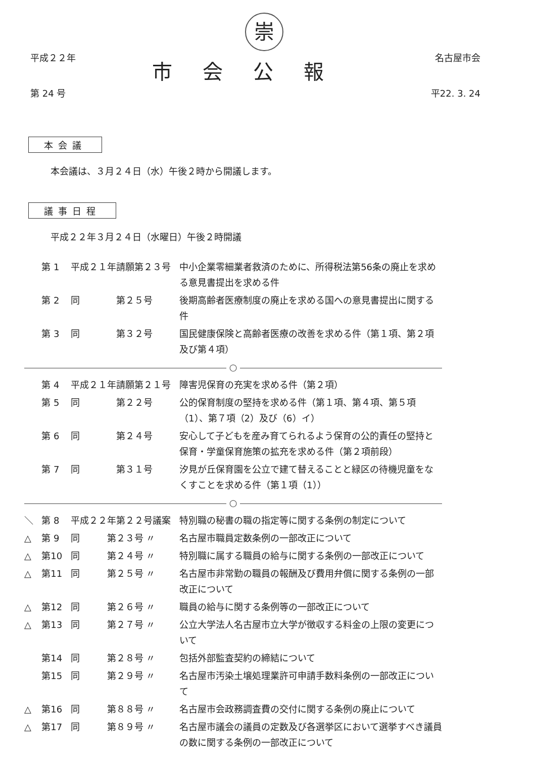崇
平成２２年
第 24 号
市会公報
名古屋市会
平22. 3. 24
本会議
本会議は、３月２４日（水）午後２時から開議します。
議事日程
平成２２年３月２４日（水曜日）午後２時開議
| | 第 1 | 平成２１年請願第２３号 | 中小企業零細業者救済のために、所得税法第56条の廃止を求める意見書提出を求める件 |
| | 第 2 | 同 第２５号 | 後期高齢者医療制度の廃止を求める国への意見書提出に関する件 |
| | 第 3 | 同 第３２号 | 国民健康保険と高齢者医療の改善を求める件（第１項、第２項及び第４項） |
| ○ | | | |
| | 第 4 | 平成２１年請願第２１号 | 障害児保育の充実を求める件（第２項） |
| | 第 5 | 同 第２２号 | 公的保育制度の堅持を求める件（第１項、第４項、第５項（1）、第７項（2）及び（6）イ） |
| | 第 6 | 同 第２４号 | 安心して子どもを産み育てられるよう保育の公的責任の堅持と保育・学童保育施策の拡充を求める件（第２項前段） |
| | 第 7 | 同 第３１号 | 汐見が丘保育園を公立で建て替えることと緑区の待機児童をなくすことを求める件（第１項（1）） |
| ○ | | | |
| ＼ | 第 8 | 平成２２年第２２号議案 | 特別職の秘書の職の指定等に関する条例の制定について |
| △ | 第 9 | 同 第２３号 〃 | 名古屋市職員定数条例の一部改正について |
| △ | 第10 | 同 第２４号 〃 | 特別職に属する職員の給与に関する条例の一部改正について |
| △ | 第11 | 同 第２５号 〃 | 名古屋市非常勤の職員の報酬及び費用弁償に関する条例の一部改正について |
| △ | 第12 | 同 第２６号 〃 | 職員の給与に関する条例等の一部改正について |
| △ | 第13 | 同 第２７号 〃 | 公立大学法人名古屋市立大学が徴収する料金の上限の変更について |
| | 第14 | 同 第２８号 〃 | 包括外部監査契約の締結について |
| | 第15 | 同 第２９号 〃 | 名古屋市汚染土壌処理業許可申請手数料条例の一部改正について |
| △ | 第16 | 同 第８８号 〃 | 名古屋市会政務調査費の交付に関する条例の廃止について |
| △ | 第17 | 同 第８９号 〃 | 名古屋市議会の議員の定数及び各選挙区において選挙すべき議員の数に関する条例の一部改正について |